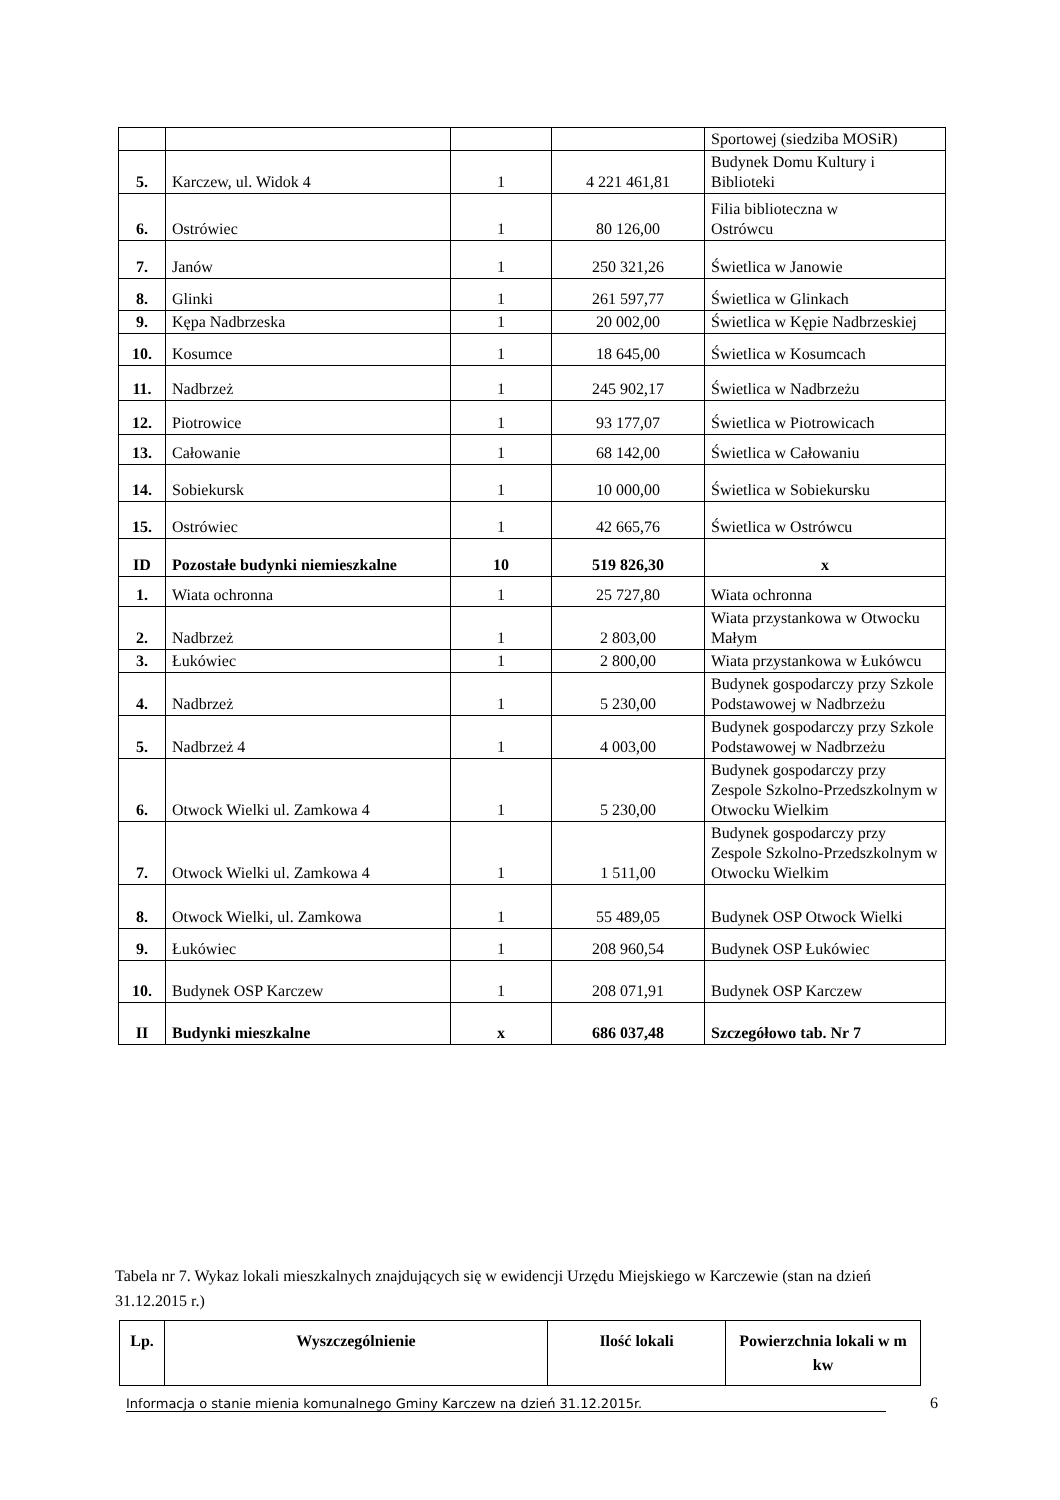| | | | | Sportowej (siedziba MOSiR) |
| 5. | Karczew, ul. Widok 4 | 1 | 4 221 461,81 | Budynek Domu Kultury i Biblioteki |
| 6. | Ostrówiec | 1 | 80 126,00 | Filia biblioteczna w Ostrówcu |
| 7. | Janów | 1 | 250 321,26 | Świetlica w Janowie |
| 8. | Glinki | 1 | 261 597,77 | Świetlica w Glinkach |
| 9. | Kępa Nadbrzeska | 1 | 20 002,00 | Świetlica w Kępie Nadbrzeskiej |
| 10. | Kosumce | 1 | 18 645,00 | Świetlica w Kosumcach |
| 11. | Nadbrzeż | 1 | 245 902,17 | Świetlica w Nadbrzeżu |
| 12. | Piotrowice | 1 | 93 177,07 | Świetlica w Piotrowicach |
| 13. | Całowanie | 1 | 68 142,00 | Świetlica w Całowaniu |
| 14. | Sobiekursk | 1 | 10 000,00 | Świetlica w Sobiekursku |
| 15. | Ostrówiec | 1 | 42 665,76 | Świetlica w Ostrówcu |
| ID | Pozostałe budynki niemieszkalne | 10 | 519 826,30 | x |
| 1. | Wiata ochronna | 1 | 25 727,80 | Wiata ochronna |
| 2. | Nadbrzeż | 1 | 2 803,00 | Wiata przystankowa w Otwocku Małym |
| 3. | Łukówiec | 1 | 2 800,00 | Wiata przystankowa w Łukówcu |
| 4. | Nadbrzeż | 1 | 5 230,00 | Budynek gospodarczy przy Szkole Podstawowej w Nadbrzeżu |
| 5. | Nadbrzeż 4 | 1 | 4 003,00 | Budynek gospodarczy przy Szkole Podstawowej w Nadbrzeżu |
| 6. | Otwock Wielki ul. Zamkowa 4 | 1 | 5 230,00 | Budynek gospodarczy przy Zespole Szkolno-Przedszkolnym w Otwocku Wielkim |
| 7. | Otwock Wielki ul. Zamkowa 4 | 1 | 1 511,00 | Budynek gospodarczy przy Zespole Szkolno-Przedszkolnym w Otwocku Wielkim |
| 8. | Otwock Wielki, ul. Zamkowa | 1 | 55 489,05 | Budynek OSP Otwock Wielki |
| 9. | Łukówiec | 1 | 208 960,54 | Budynek OSP Łukówiec |
| 10. | Budynek OSP Karczew | 1 | 208 071,91 | Budynek OSP Karczew |
| II | Budynki mieszkalne | x | 686 037,48 | Szczegółowo tab. Nr 7 |
Tabela nr 7. Wykaz lokali mieszkalnych znajdujących się w ewidencji Urzędu Miejskiego w Karczewie (stan na dzień 31.12.2015 r.)
| Lp. | Wyszczególnienie | Ilość lokali | Powierzchnia lokali w m kw |
| --- | --- | --- | --- |
Informacja o stanie mienia komunalnego Gminy Karczew na dzień 31.12.2015r. 6